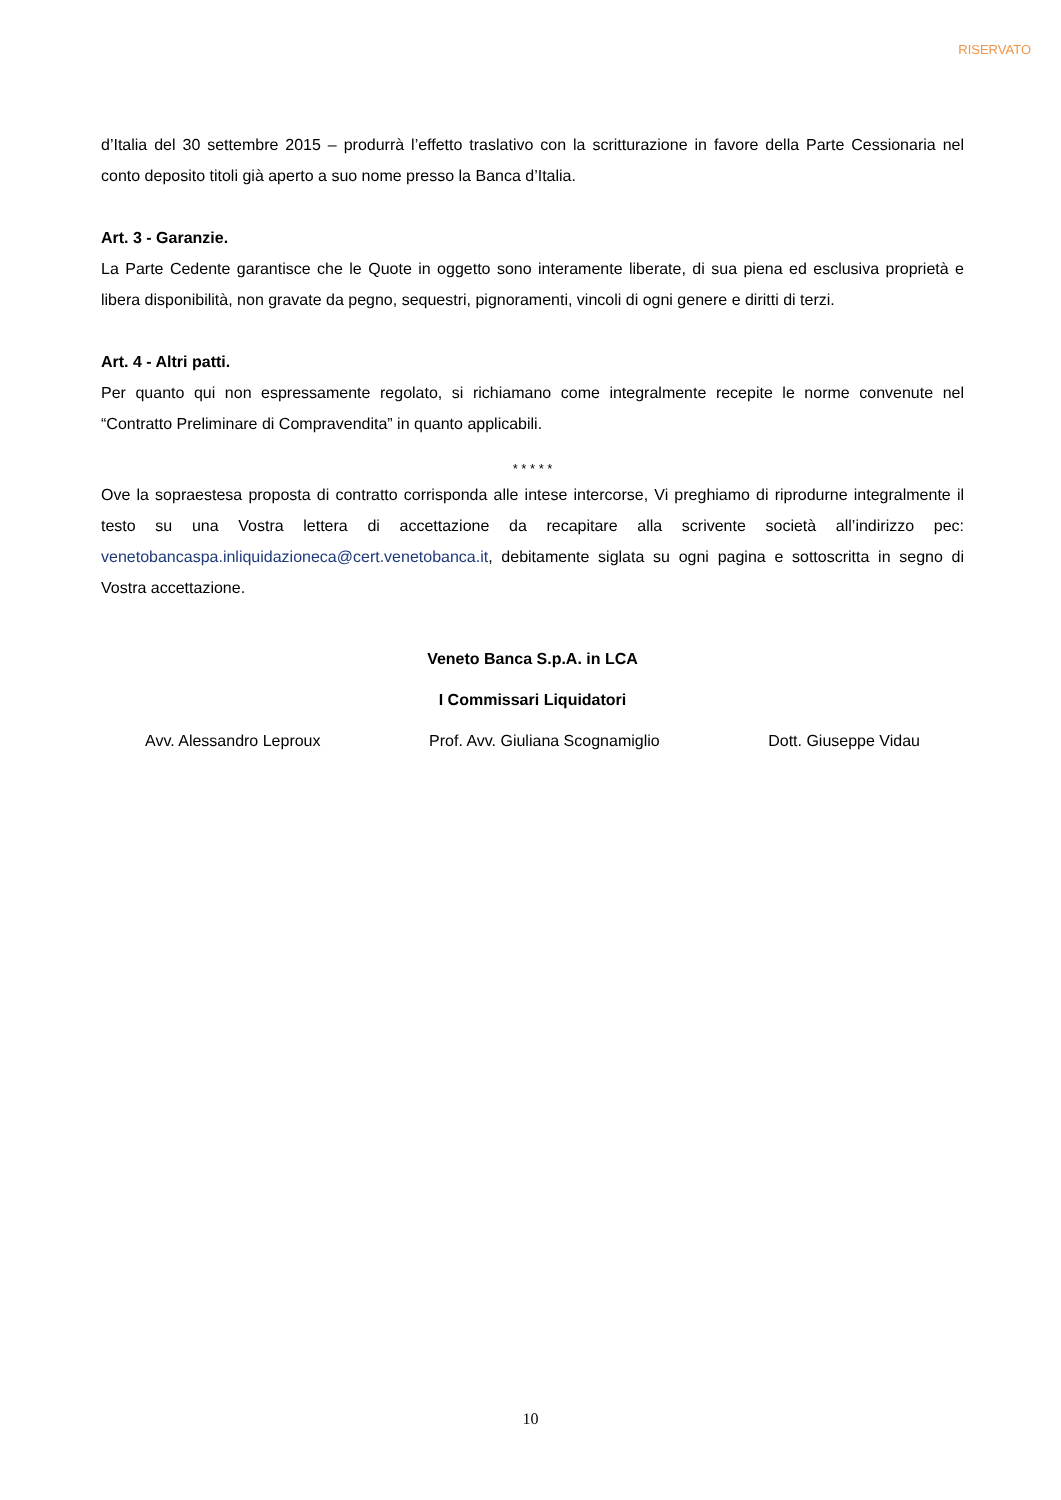RISERVATO
d’Italia del 30 settembre 2015 – produrrà l’effetto traslativo con la scritturazione in favore della Parte Cessionaria nel conto deposito titoli già aperto a suo nome presso la Banca d’Italia.
Art. 3 - Garanzie.
La Parte Cedente garantisce che le Quote in oggetto sono interamente liberate, di sua piena ed esclusiva proprietà e libera disponibilità, non gravate da pegno, sequestri, pignoramenti, vincoli di ogni genere e diritti di terzi.
Art. 4 - Altri patti.
Per quanto qui non espressamente regolato, si richiamano come integralmente recepite le norme convenute nel “Contratto Preliminare di Compravendita” in quanto applicabili.
* * * * *
Ove la sopraestesa proposta di contratto corrisponda alle intese intercorse, Vi preghiamo di riprodurne integralmente il testo su una Vostra lettera di accettazione da recapitare alla scrivente società all’indirizzo pec: venetobancaspa.inliquidazioneca@cert.venetobanca.it, debitamente siglata su ogni pagina e sottoscritta in segno di Vostra accettazione.
Veneto Banca S.p.A. in LCA
I Commissari Liquidatori
Avv. Alessandro Leproux Prof. Avv. Giuliana Scognamiglio Dott. Giuseppe Vidau
10